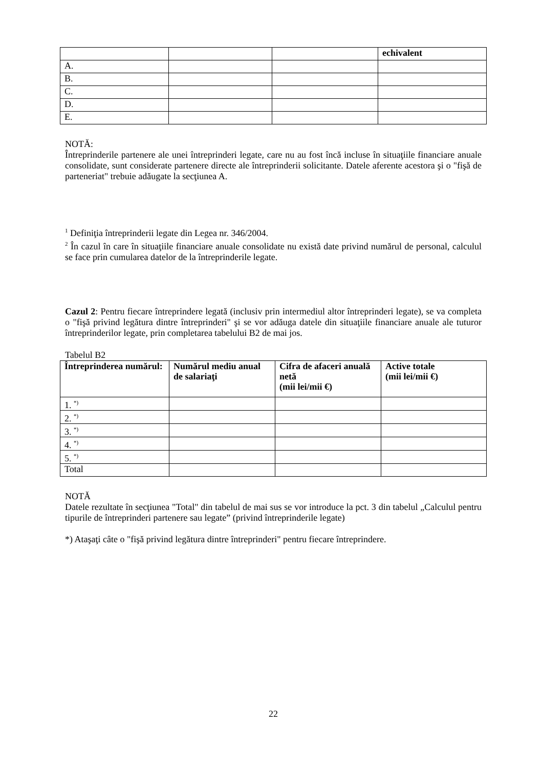| | | | echivalent |
| A. | | | |
| B. | | | |
| C. | | | |
| D. | | | |
| E. | | | |
NOTĂ:
Întreprinderile partenere ale unei întreprinderi legate, care nu au fost încă incluse în situaţiile financiare anuale consolidate, sunt considerate partenere directe ale întreprinderii solicitante. Datele aferente acestora şi o "fişă de parteneriat" trebuie adăugate la secţiunea A.
<sup>1</sup> Definiţia întreprinderii legate din Legea nr. 346/2004.
<sup>2</sup> În cazul în care în situaţiile financiare anuale consolidate nu există date privind numărul de personal, calculul se face prin cumularea datelor de la întreprinderile legate.
Cazul 2: Pentru fiecare întreprindere legată (inclusiv prin intermediul altor întreprinderi legate), se va completa o "fişă privind legătura dintre întreprinderi" şi se vor adăuga datele din situaţiile financiare anuale ale tuturor întreprinderilor legate, prin completarea tabelului B2 de mai jos.
Tabelul B2
| Întreprinderea numărul: | Numărul mediu anual de salariaţi | Cifra de afaceri anuală netă (mii lei/mii €) | Active totale (mii lei/mii €) |
| --- | --- | --- | --- |
| 1. <sup>*)</sup> | | | |
| 2. <sup>*)</sup> | | | |
| 3. <sup>*)</sup> | | | |
| 4. <sup>*)</sup> | | | |
| 5. <sup>*)</sup> | | | |
| Total | | | |
NOTĂ
Datele rezultate în secţiunea "Total" din tabelul de mai sus se vor introduce la pct. 3 din tabelul „Calculul pentru tipurile de întreprinderi partenere sau legate” (privind întreprinderile legate)
*) Ataşaţi câte o "fişă privind legătura dintre întreprinderi" pentru fiecare întreprindere.
22